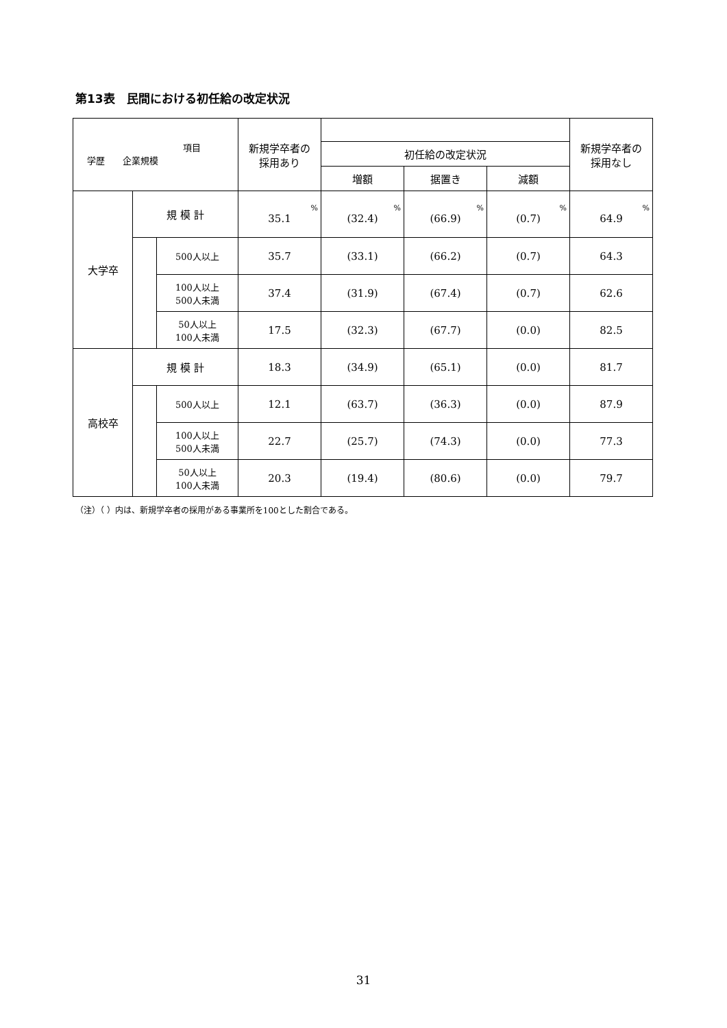第13表　民間における初任給の改定状況
| 項目 学歴 企業規模 | | | 新規学卒者の 採用あり | | | | 新規学卒者の 採用なし |
| --- | --- | --- | --- | --- | --- | --- | --- |
| | | | | 初任給の改定状況 | | | |
| | | | | 増額 | 据置き | 減額 | |
| 大学卒 | 規 模 計 | | % 35.1 | % (32.4) | % (66.9) | % (0.7) | % 64.9 |
| | | 500人以上 | 35.7 | (33.1) | (66.2) | (0.7) | 64.3 |
| | | 100人以上 500人未満 | 37.4 | (31.9) | (67.4) | (0.7) | 62.6 |
| | | 50人以上 100人未満 | 17.5 | (32.3) | (67.7) | (0.0) | 82.5 |
| 高校卒 | 規 模 計 | | 18.3 | (34.9) | (65.1) | (0.0) | 81.7 |
| | | 500人以上 | 12.1 | (63.7) | (36.3) | (0.0) | 87.9 |
| | | 100人以上 500人未満 | 22.7 | (25.7) | (74.3) | (0.0) | 77.3 |
| | | 50人以上 100人未満 | 20.3 | (19.4) | (80.6) | (0.0) | 79.7 |
（注）（ ）内は、新規学卒者の採用がある事業所を100とした割合である。
31